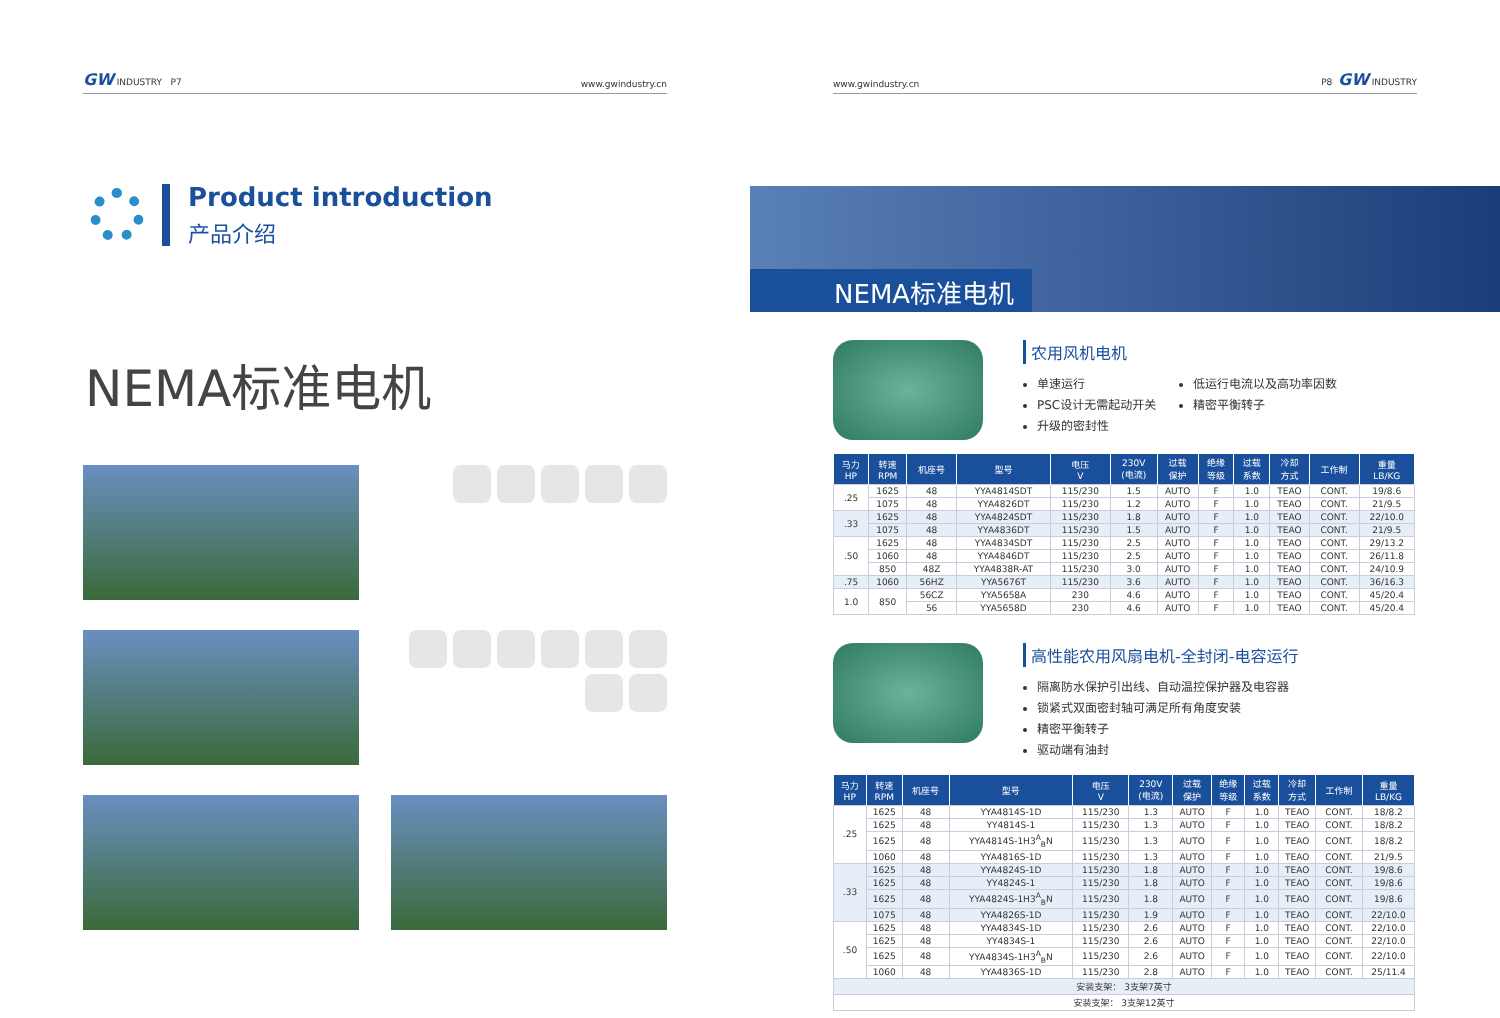GW INDUSTRY P7 www.gwindustry.cn
Product introduction
产品介绍
NEMA标准电机
www.gwindustry.cn P8 GW INDUSTRY
NEMA标准电机
农用风机电机
单速运行
PSC设计无需起动开关
升级的密封性
低运行电流以及高功率因数
精密平衡转子
| 马力 HP | 转速 RPM | 机座号 | 型号 | 电压 V | 230V (电流) | 过载 保护 | 绝缘 等级 | 过载 系数 | 冷却 方式 | 工作制 | 重量 LB/KG |
| --- | --- | --- | --- | --- | --- | --- | --- | --- | --- | --- | --- |
| .25 | 1625 | 48 | YYA4814SDT | 115/230 | 1.5 | AUTO | F | 1.0 | TEAO | CONT. | 19/8.6 |
| | 1075 | 48 | YYA4826DT | 115/230 | 1.2 | AUTO | F | 1.0 | TEAO | CONT. | 21/9.5 |
| .33 | 1625 | 48 | YYA4824SDT | 115/230 | 1.8 | AUTO | F | 1.0 | TEAO | CONT. | 22/10.0 |
| | 1075 | 48 | YYA4836DT | 115/230 | 1.5 | AUTO | F | 1.0 | TEAO | CONT. | 21/9.5 |
| .50 | 1625 | 48 | YYA4834SDT | 115/230 | 2.5 | AUTO | F | 1.0 | TEAO | CONT. | 29/13.2 |
| | 1060 | 48 | YYA4846DT | 115/230 | 2.5 | AUTO | F | 1.0 | TEAO | CONT. | 26/11.8 |
| | 850 | 48Z | YYA4838R-AT | 115/230 | 3.0 | AUTO | F | 1.0 | TEAO | CONT. | 24/10.9 |
| .75 | 1060 | 56HZ | YYA5676T | 115/230 | 3.6 | AUTO | F | 1.0 | TEAO | CONT. | 36/16.3 |
| 1.0 | 850 | 56CZ | YYA5658A | 230 | 4.6 | AUTO | F | 1.0 | TEAO | CONT. | 45/20.4 |
| | | 56 | YYA5658D | 230 | 4.6 | AUTO | F | 1.0 | TEAO | CONT. | 45/20.4 |
高性能农用风扇电机-全封闭-电容运行
隔离防水保护引出线、自动温控保护器及电容器
锁紧式双面密封轴可满足所有角度安装
精密平衡转子
驱动端有油封
| 马力 HP | 转速 RPM | 机座号 | 型号 | 电压 V | 230V (电流) | 过载 保护 | 绝缘 等级 | 过载 系数 | 冷却 方式 | 工作制 | 重量 LB/KG |
| --- | --- | --- | --- | --- | --- | --- | --- | --- | --- | --- | --- |
| .25 | 1625 | 48 | YYA4814S-1D | 115/230 | 1.3 | AUTO | F | 1.0 | TEAO | CONT. | 18/8.2 |
| | 1625 | 48 | YY4814S-1 | 115/230 | 1.3 | AUTO | F | 1.0 | TEAO | CONT. | 18/8.2 |
| | 1625 | 48 | YYA4814S-1H3<sup>A</sup><sub>B</sub>N | 115/230 | 1.3 | AUTO | F | 1.0 | TEAO | CONT. | 18/8.2 |
| | 1060 | 48 | YYA4816S-1D | 115/230 | 1.3 | AUTO | F | 1.0 | TEAO | CONT. | 21/9.5 |
| .33 | 1625 | 48 | YYA4824S-1D | 115/230 | 1.8 | AUTO | F | 1.0 | TEAO | CONT. | 19/8.6 |
| | 1625 | 48 | YY4824S-1 | 115/230 | 1.8 | AUTO | F | 1.0 | TEAO | CONT. | 19/8.6 |
| | 1625 | 48 | YYA4824S-1H3<sup>A</sup><sub>B</sub>N | 115/230 | 1.8 | AUTO | F | 1.0 | TEAO | CONT. | 19/8.6 |
| | 1075 | 48 | YYA4826S-1D | 115/230 | 1.9 | AUTO | F | 1.0 | TEAO | CONT. | 22/10.0 |
| .50 | 1625 | 48 | YYA4834S-1D | 115/230 | 2.6 | AUTO | F | 1.0 | TEAO | CONT. | 22/10.0 |
| | 1625 | 48 | YY4834S-1 | 115/230 | 2.6 | AUTO | F | 1.0 | TEAO | CONT. | 22/10.0 |
| | 1625 | 48 | YYA4834S-1H3<sup>A</sup><sub>B</sub>N | 115/230 | 2.6 | AUTO | F | 1.0 | TEAO | CONT. | 22/10.0 |
| | 1060 | 48 | YYA4836S-1D | 115/230 | 2.8 | AUTO | F | 1.0 | TEAO | CONT. | 25/11.4 |
| 安装支架： 3支架7英寸 | | | | | | | | | | | |
| 安装支架： 3支架12英寸 | | | | | | | | | | | |